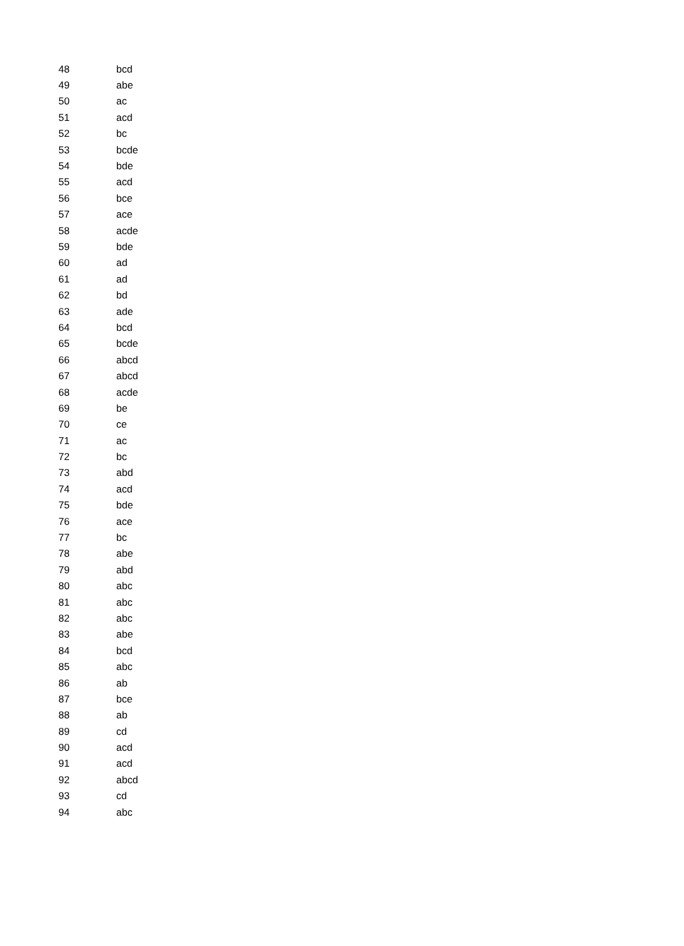| 48 | bcd |
| 49 | abe |
| 50 | ac |
| 51 | acd |
| 52 | bc |
| 53 | bcde |
| 54 | bde |
| 55 | acd |
| 56 | bce |
| 57 | ace |
| 58 | acde |
| 59 | bde |
| 60 | ad |
| 61 | ad |
| 62 | bd |
| 63 | ade |
| 64 | bcd |
| 65 | bcde |
| 66 | abcd |
| 67 | abcd |
| 68 | acde |
| 69 | be |
| 70 | ce |
| 71 | ac |
| 72 | bc |
| 73 | abd |
| 74 | acd |
| 75 | bde |
| 76 | ace |
| 77 | bc |
| 78 | abe |
| 79 | abd |
| 80 | abc |
| 81 | abc |
| 82 | abc |
| 83 | abe |
| 84 | bcd |
| 85 | abc |
| 86 | ab |
| 87 | bce |
| 88 | ab |
| 89 | cd |
| 90 | acd |
| 91 | acd |
| 92 | abcd |
| 93 | cd |
| 94 | abc |